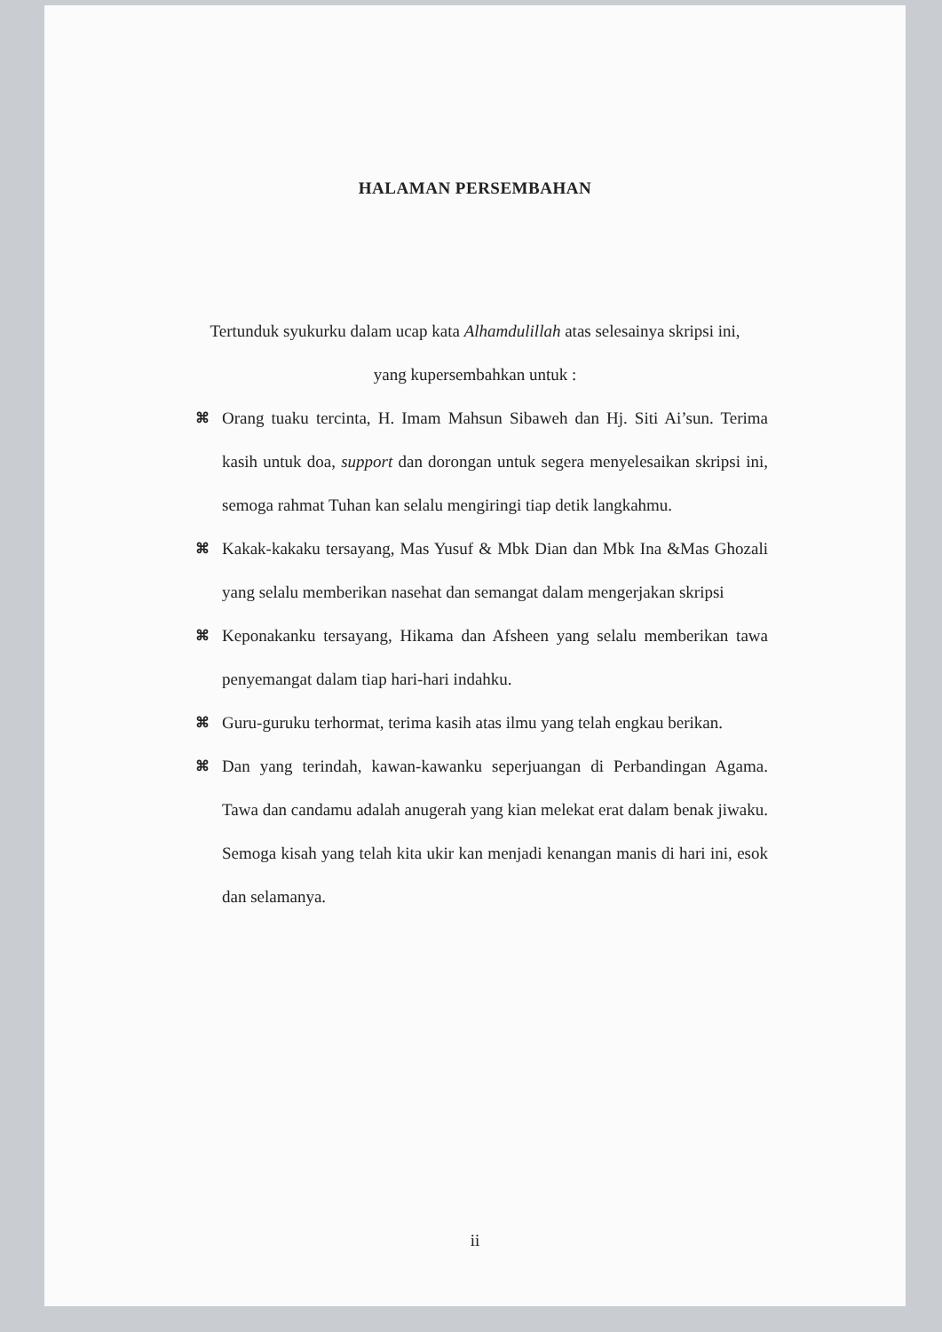HALAMAN PERSEMBAHAN
Tertunduk syukurku dalam ucap kata Alhamdulillah atas selesainya skripsi ini,
yang kupersembahkan untuk :
⌘ Orang tuaku tercinta, H. Imam Mahsun Sibaweh dan Hj. Siti Ai’sun. Terima kasih untuk doa, support dan dorongan untuk segera menyelesaikan skripsi ini, semoga rahmat Tuhan kan selalu mengiringi tiap detik langkahmu.
⌘ Kakak-kakaku tersayang, Mas Yusuf & Mbk Dian dan Mbk Ina &Mas Ghozali yang selalu memberikan nasehat dan semangat dalam mengerjakan skripsi
⌘ Keponakanku tersayang, Hikama dan Afsheen yang selalu memberikan tawa penyemangat dalam tiap hari-hari indahku.
⌘ Guru-guruku terhormat, terima kasih atas ilmu yang telah engkau berikan.
⌘ Dan yang terindah, kawan-kawanku seperjuangan di Perbandingan Agama. Tawa dan candamu adalah anugerah yang kian melekat erat dalam benak jiwaku. Semoga kisah yang telah kita ukir kan menjadi kenangan manis di hari ini, esok dan selamanya.
ii